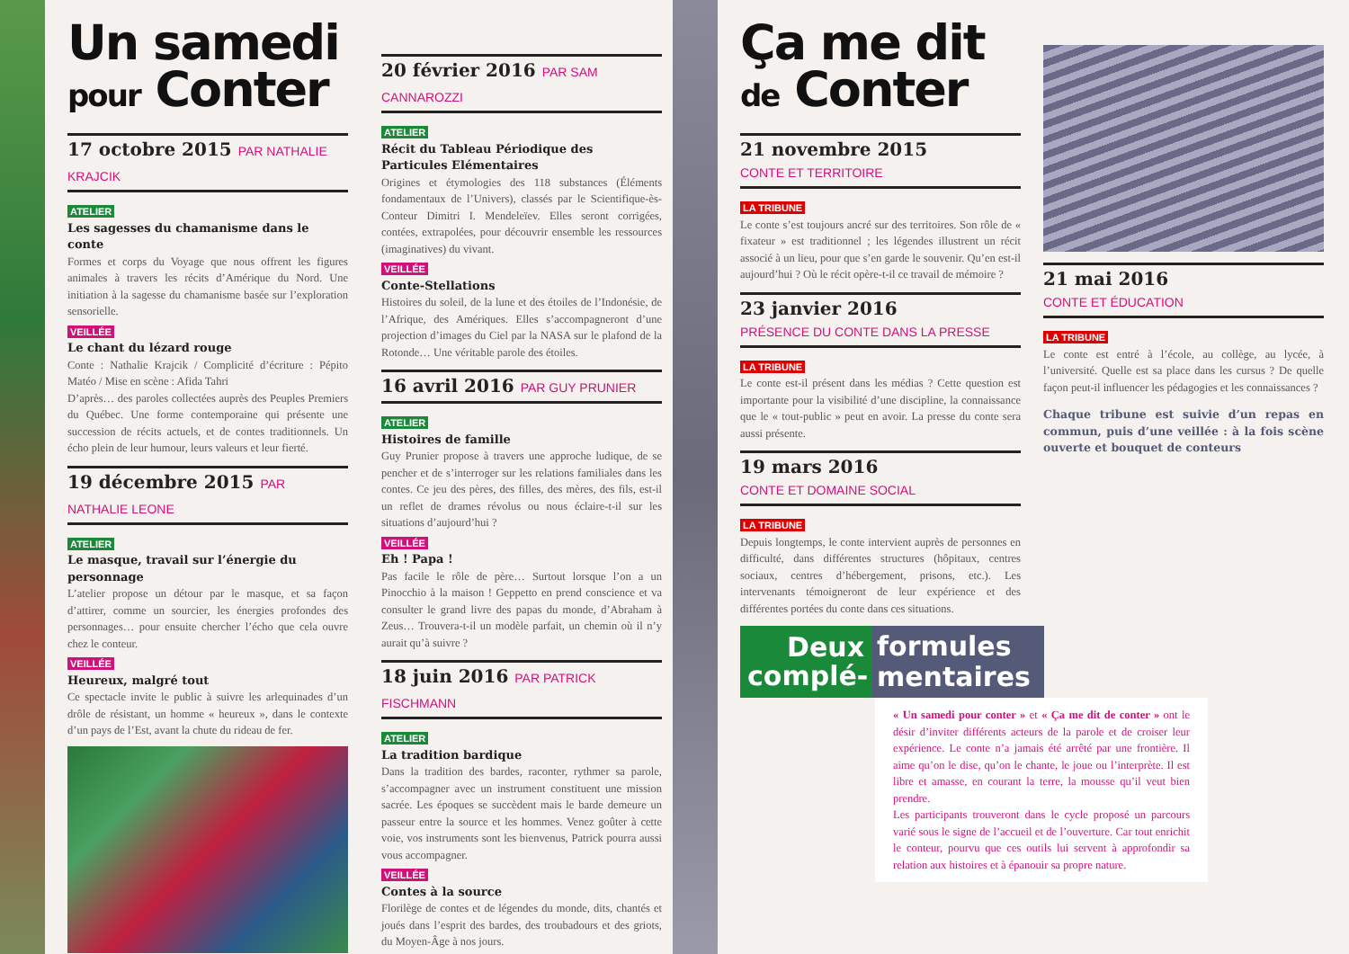Un samedi
pour Conter
17 octobre 2015 PAR NATHALIE KRAJCIK
ATELIER
Les sagesses du chamanisme dans le conte
Formes et corps du Voyage que nous offrent les figures animales à travers les récits d’Amérique du Nord. Une initiation à la sagesse du chamanisme basée sur l’exploration sensorielle.
VEILLÉE
Le chant du lézard rouge
Conte : Nathalie Krajcik / Complicité d’écriture : Pépito Matéo / Mise en scène : Afida Tahri
D’après… des paroles collectées auprès des Peuples Premiers du Québec. Une forme contemporaine qui présente une succession de récits actuels, et de contes traditionnels. Un écho plein de leur humour, leurs valeurs et leur fierté.
19 décembre 2015 PAR NATHALIE LEONE
ATELIER
Le masque, travail sur l’énergie du personnage
L’atelier propose un détour par le masque, et sa façon d’attirer, comme un sourcier, les énergies profondes des personnages… pour ensuite chercher l’écho que cela ouvre chez le conteur.
VEILLÉE
Heureux, malgré tout
Ce spectacle invite le public à suivre les arlequinades d’un drôle de résistant, un homme « heureux », dans le contexte d’un pays de l’Est, avant la chute du rideau de fer.
20 février 2016 PAR SAM CANNAROZZI
ATELIER
Récit du Tableau Périodique des Particules Elémentaires
Origines et étymologies des 118 substances (Éléments fondamentaux de l’Univers), classés par le Scientifique-ès-Conteur Dimitri I. Mendeleïev. Elles seront corrigées, contées, extrapolées, pour découvrir ensemble les ressources (imaginatives) du vivant.
VEILLÉE
Conte-Stellations
Histoires du soleil, de la lune et des étoiles de l’Indonésie, de l’Afrique, des Amériques. Elles s’accompagneront d’une projection d’images du Ciel par la NASA sur le plafond de la Rotonde… Une véritable parole des étoiles.
16 avril 2016 PAR GUY PRUNIER
ATELIER
Histoires de famille
Guy Prunier propose à travers une approche ludique, de se pencher et de s’interroger sur les relations familiales dans les contes. Ce jeu des pères, des filles, des mères, des fils, est-il un reflet de drames révolus ou nous éclaire-t-il sur les situations d’aujourd’hui ?
VEILLÉE
Eh ! Papa !
Pas facile le rôle de père… Surtout lorsque l’on a un Pinocchio à la maison ! Geppetto en prend conscience et va consulter le grand livre des papas du monde, d’Abraham à Zeus… Trouvera-t-il un modèle parfait, un chemin où il n’y aurait qu’à suivre ?
18 juin 2016 PAR PATRICK FISCHMANN
ATELIER
La tradition bardique
Dans la tradition des bardes, raconter, rythmer sa parole, s’accompagner avec un instrument constituent une mission sacrée. Les époques se succèdent mais le barde demeure un passeur entre la source et les hommes. Venez goûter à cette voie, vos instruments sont les bienvenus, Patrick pourra aussi vous accompagner.
VEILLÉE
Contes à la source
Florilège de contes et de légendes du monde, dits, chantés et joués dans l’esprit des bardes, des troubadours et des griots, du Moyen-Âge à nos jours.
Ça me dit
de Conter
21 novembre 2015
CONTE ET TERRITOIRE
LA TRIBUNE
Le conte s’est toujours ancré sur des territoires. Son rôle de « fixateur » est traditionnel ; les légendes illustrent un récit associé à un lieu, pour que s’en garde le souvenir. Qu’en est-il aujourd’hui ? Où le récit opère-t-il ce travail de mémoire ?
23 janvier 2016
PRÉSENCE DU CONTE DANS LA PRESSE
LA TRIBUNE
Le conte est-il présent dans les médias ? Cette question est importante pour la visibilité d’une discipline, la connaissance que le « tout-public » peut en avoir. La presse du conte sera aussi présente.
19 mars 2016
CONTE ET DOMAINE SOCIAL
LA TRIBUNE
Depuis longtemps, le conte intervient auprès de personnes en difficulté, dans différentes structures (hôpitaux, centres sociaux, centres d’hébergement, prisons, etc.). Les intervenants témoigneront de leur expérience et des différentes portées du conte dans ces situations.
21 mai 2016
CONTE ET ÉDUCATION
LA TRIBUNE
Le conte est entré à l’école, au collège, au lycée, à l’université. Quelle est sa place dans les cursus ? De quelle façon peut-il influencer les pédagogies et les connaissances ?
Chaque tribune est suivie d’un repas en commun, puis d’une veillée : à la fois scène ouverte et bouquet de conteurs
Deux complé-
formules mentaires
« Un samedi pour conter » et « Ça me dit de conter » ont le désir d’inviter différents acteurs de la parole et de croiser leur expérience. Le conte n’a jamais été arrêté par une frontière. Il aime qu’on le dise, qu’on le chante, le joue ou l’interprète. Il est libre et amasse, en courant la terre, la mousse qu’il veut bien prendre.
Les participants trouveront dans le cycle proposé un parcours varié sous le signe de l’accueil et de l’ouverture. Car tout enrichit le conteur, pourvu que ces outils lui servent à approfondir sa relation aux histoires et à épanouir sa propre nature.